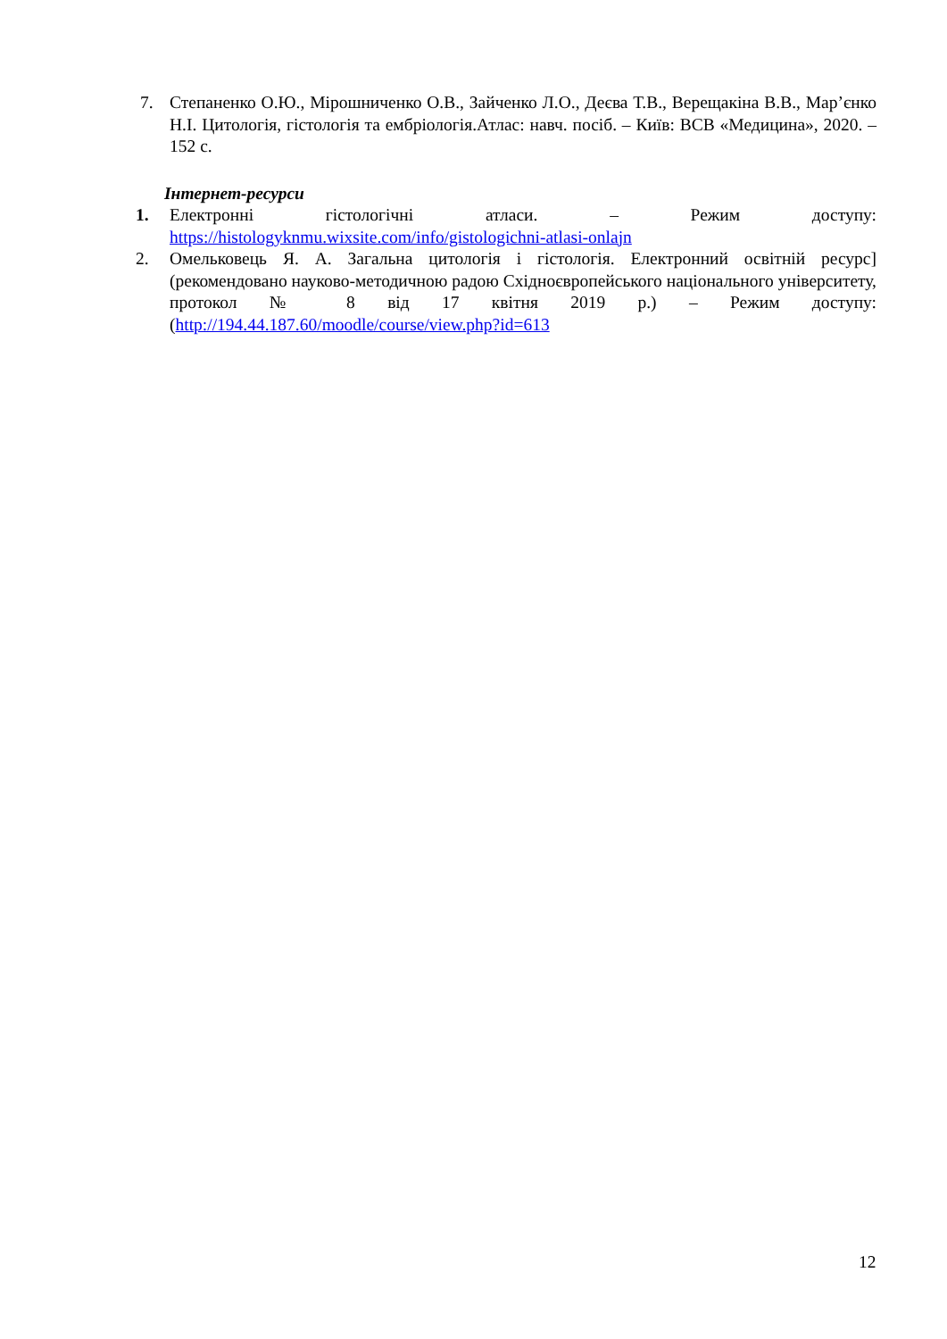7. Степаненко О.Ю., Мірошниченко О.В., Зайченко Л.О., Деєва Т.В., Верещакіна В.В., Мар’єнко Н.І. Цитологія, гістологія та ембріологія.Атлас: навч. посіб. – Київ: ВСВ «Медицина», 2020. – 152 с.
Інтернет-ресурси
1. Електронні гістологічні атласи. – Режим доступу: https://histologyknmu.wixsite.com/info/gistologichni-atlasi-onlajn
2. Омельковець Я. А. Загальна цитологія і гістологія. Електронний освітній ресурс] (рекомендовано науково-методичною радою Східноєвропейського національного університету, протокол № 8 від 17 квітня 2019 р.) – Режим доступу: (http://194.44.187.60/moodle/course/view.php?id=613
12